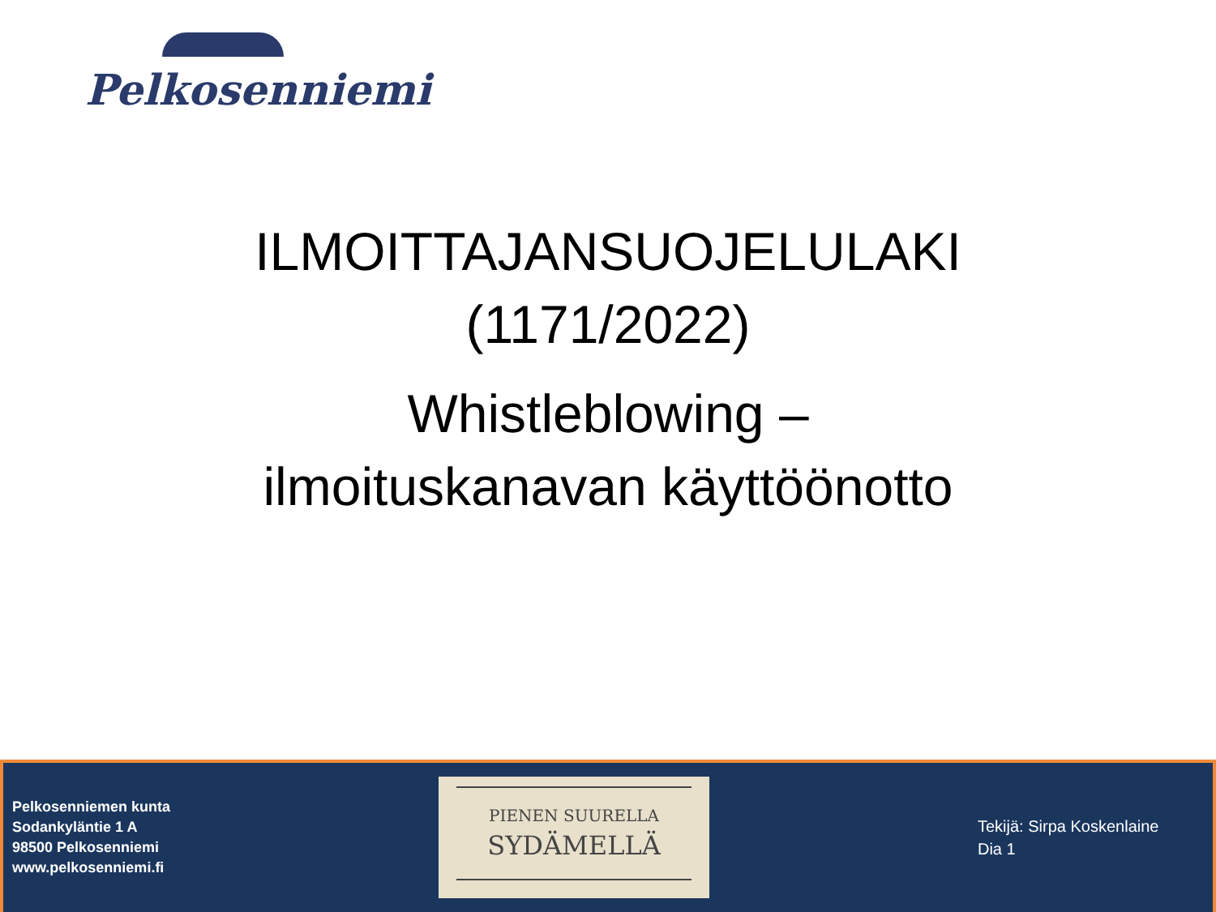Pelkosenniemi
ILMOITTAJANSUOJELULAKI
(1171/2022)
Whistleblowing –
ilmoituskanavan käyttöönotto
Pelkosenniemen kunta
Sodankyläntie 1 A
98500 Pelkosenniemi
www.pelkosenniemi.fi
PIENEN SUURELLA
SYDÄMELLÄ
Tekijä: Sirpa Koskenlaine
Dia 1